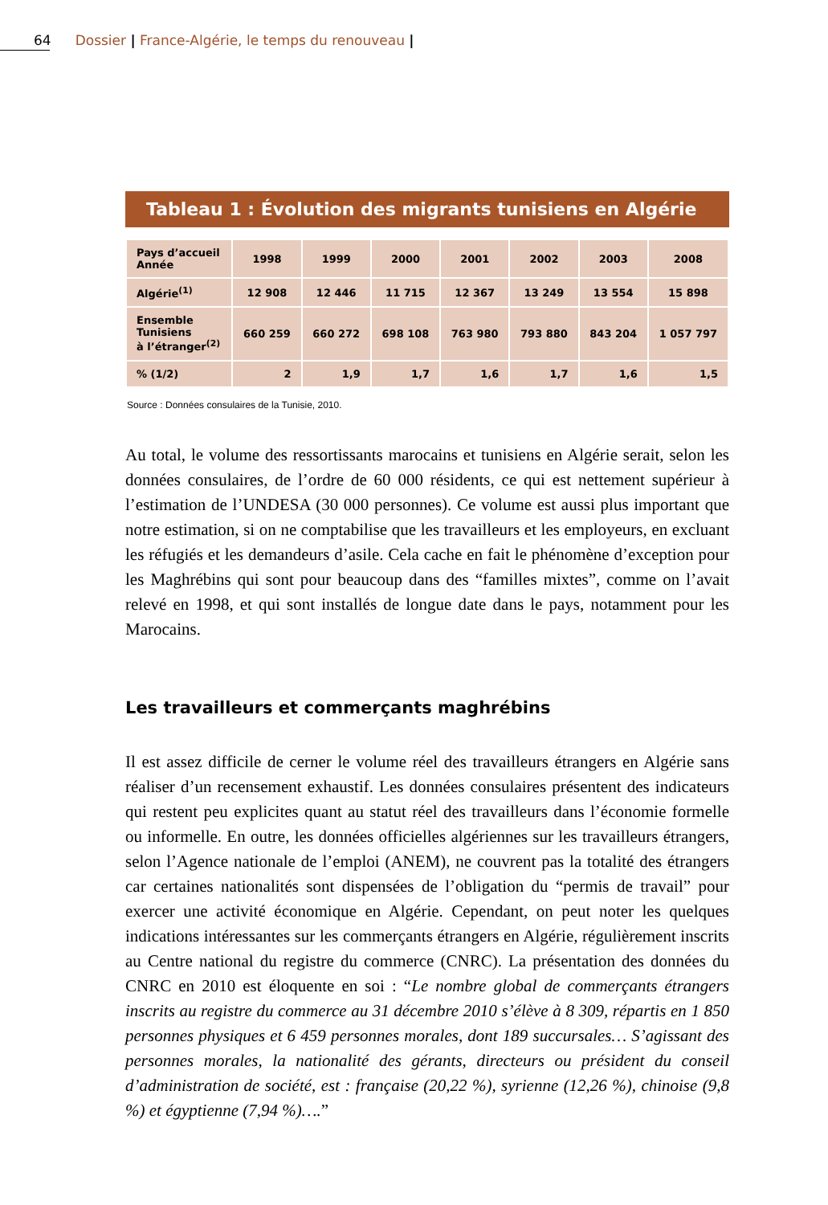64 Dossier | France-Algérie, le temps du renouveau |
Tableau 1 : Évolution des migrants tunisiens en Algérie
| Pays d’accueil Année | 1998 | 1999 | 2000 | 2001 | 2002 | 2003 | 2008 |
| --- | --- | --- | --- | --- | --- | --- | --- |
| Algérie<sup>(1)</sup> | 12 908 | 12 446 | 11 715 | 12 367 | 13 249 | 13 554 | 15 898 |
| Ensemble Tunisiens à l’étranger<sup>(2)</sup> | 660 259 | 660 272 | 698 108 | 763 980 | 793 880 | 843 204 | 1 057 797 |
| % (1/2) | 2 | 1,9 | 1,7 | 1,6 | 1,7 | 1,6 | 1,5 |
Source : Données consulaires de la Tunisie, 2010.
Au total, le volume des ressortissants marocains et tunisiens en Algérie serait, selon les données consulaires, de l’ordre de 60 000 résidents, ce qui est nettement supérieur à l’estimation de l’UNDESA (30 000 personnes). Ce volume est aussi plus important que notre estimation, si on ne comptabilise que les travailleurs et les employeurs, en excluant les réfugiés et les demandeurs d’asile. Cela cache en fait le phénomène d’exception pour les Maghrébins qui sont pour beaucoup dans des “familles mixtes”, comme on l’avait relevé en 1998, et qui sont installés de longue date dans le pays, notamment pour les Marocains.
Les travailleurs et commerçants maghrébins
Il est assez difficile de cerner le volume réel des travailleurs étrangers en Algérie sans réaliser d’un recensement exhaustif. Les données consulaires présentent des indicateurs qui restent peu explicites quant au statut réel des travailleurs dans l’économie formelle ou informelle. En outre, les données officielles algériennes sur les travailleurs étrangers, selon l’Agence nationale de l’emploi (ANEM), ne couvrent pas la totalité des étrangers car certaines nationalités sont dispensées de l’obligation du “permis de travail” pour exercer une activité économique en Algérie. Cependant, on peut noter les quelques indications intéressantes sur les commerçants étrangers en Algérie, régulièrement inscrits au Centre national du registre du commerce (CNRC). La présentation des données du CNRC en 2010 est éloquente en soi : “Le nombre global de commerçants étrangers inscrits au registre du commerce au 31 décembre 2010 s’élève à 8 309, répartis en 1 850 personnes physiques et 6 459 personnes morales, dont 189 succursales… S’agissant des personnes morales, la nationalité des gérants, directeurs ou président du conseil d’administration de société, est : française (20,22 %), syrienne (12,26 %), chinoise (9,8 %) et égyptienne (7,94 %)….”